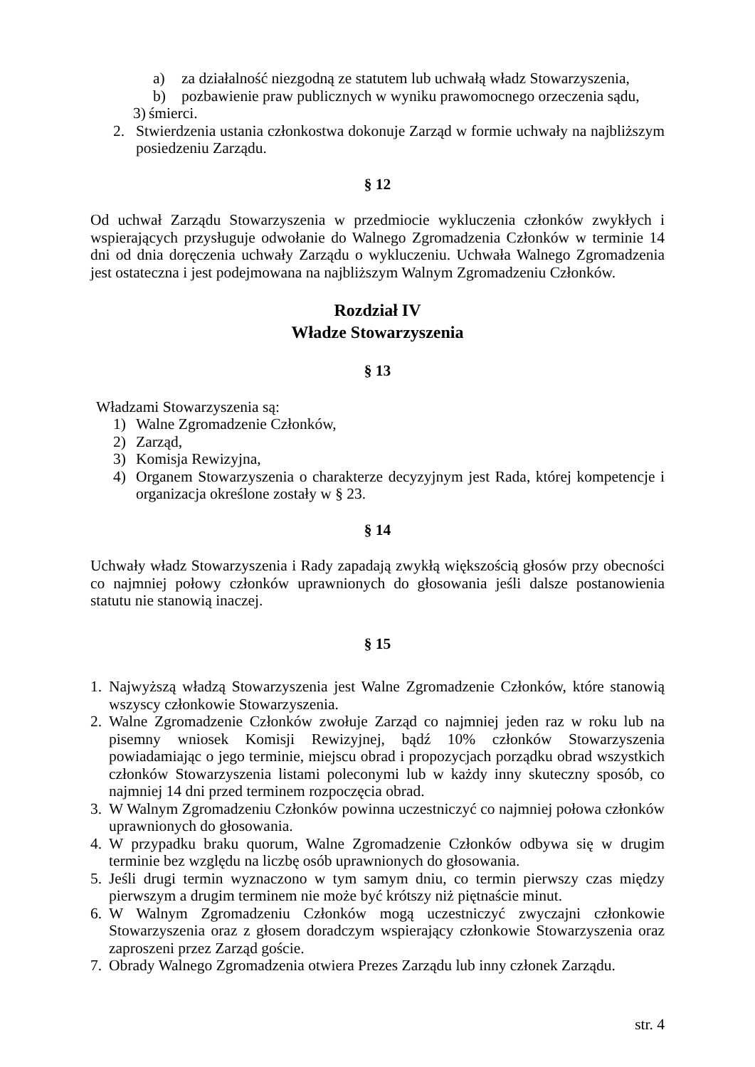a) za działalność niezgodną ze statutem lub uchwałą władz Stowarzyszenia,
b) pozbawienie praw publicznych w wyniku prawomocnego orzeczenia sądu,
3) śmierci.
2. Stwierdzenia ustania członkostwa dokonuje Zarząd w formie uchwały na najbliższym posiedzeniu Zarządu.
§ 12
Od uchwał Zarządu Stowarzyszenia w przedmiocie wykluczenia członków zwykłych i wspierających przysługuje odwołanie do Walnego Zgromadzenia Członków w terminie 14 dni od dnia doręczenia uchwały Zarządu o wykluczeniu. Uchwała Walnego Zgromadzenia jest ostateczna i jest podejmowana na najbliższym Walnym Zgromadzeniu Członków.
Rozdział IV
Władze Stowarzyszenia
§ 13
Władzami Stowarzyszenia są:
1) Walne Zgromadzenie Członków,
2) Zarząd,
3) Komisja Rewizyjna,
4) Organem Stowarzyszenia o charakterze decyzyjnym jest Rada, której kompetencje i organizacja określone zostały w § 23.
§ 14
Uchwały władz Stowarzyszenia i Rady zapadają zwykłą większością głosów przy obecności co najmniej połowy członków uprawnionych do głosowania jeśli dalsze postanowienia statutu nie stanowią inaczej.
§ 15
1. Najwyższą władzą Stowarzyszenia jest Walne Zgromadzenie Członków, które stanowią wszyscy członkowie Stowarzyszenia.
2. Walne Zgromadzenie Członków zwołuje Zarząd co najmniej jeden raz w roku lub na pisemny wniosek Komisji Rewizyjnej, bądź 10% członków Stowarzyszenia powiadamiając o jego terminie, miejscu obrad i propozycjach porządku obrad wszystkich członków Stowarzyszenia listami poleconymi lub w każdy inny skuteczny sposób, co najmniej 14 dni przed terminem rozpoczęcia obrad.
3. W Walnym Zgromadzeniu Członków powinna uczestniczyć co najmniej połowa członków uprawnionych do głosowania.
4. W przypadku braku quorum, Walne Zgromadzenie Członków odbywa się w drugim terminie bez względu na liczbę osób uprawnionych do głosowania.
5. Jeśli drugi termin wyznaczono w tym samym dniu, co termin pierwszy czas między pierwszym a drugim terminem nie może być krótszy niż piętnaście minut.
6. W Walnym Zgromadzeniu Członków mogą uczestniczyć zwyczajni członkowie Stowarzyszenia oraz z głosem doradczym wspierający członkowie Stowarzyszenia oraz zaproszeni przez Zarząd goście.
7. Obrady Walnego Zgromadzenia otwiera Prezes Zarządu lub inny członek Zarządu.
str. 4